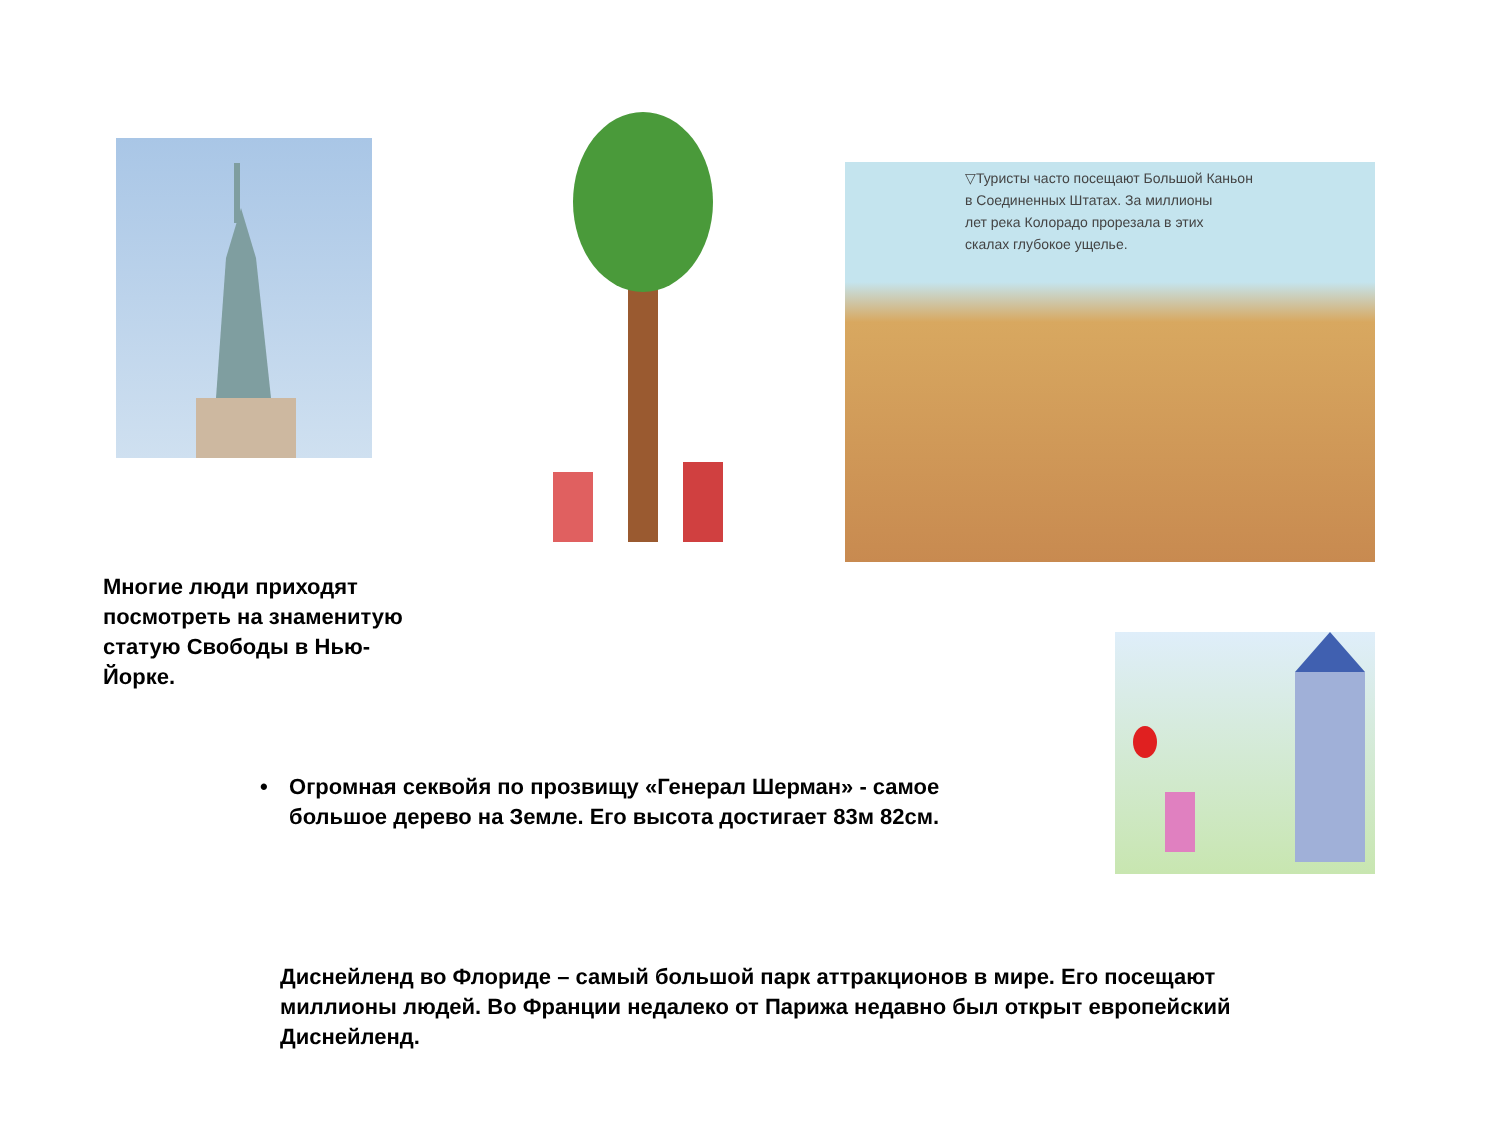▽Туристы часто посещают Большой Каньон
в Соединенных Штатах. За миллионы
лет река Колорадо прорезала в этих
скалах глубокое ущелье.
Многие люди приходят посмотреть на знаменитую статую Свободы в Нью-Йорке.
• Огромная секвойя по прозвищу «Генерал Шерман» - самое большое дерево на Земле. Его высота достигает 83м 82см.
Диснейленд во Флориде – самый большой парк аттракционов в мире. Его посещают миллионы людей. Во Франции недалеко от Парижа недавно был открыт европейский Диснейленд.